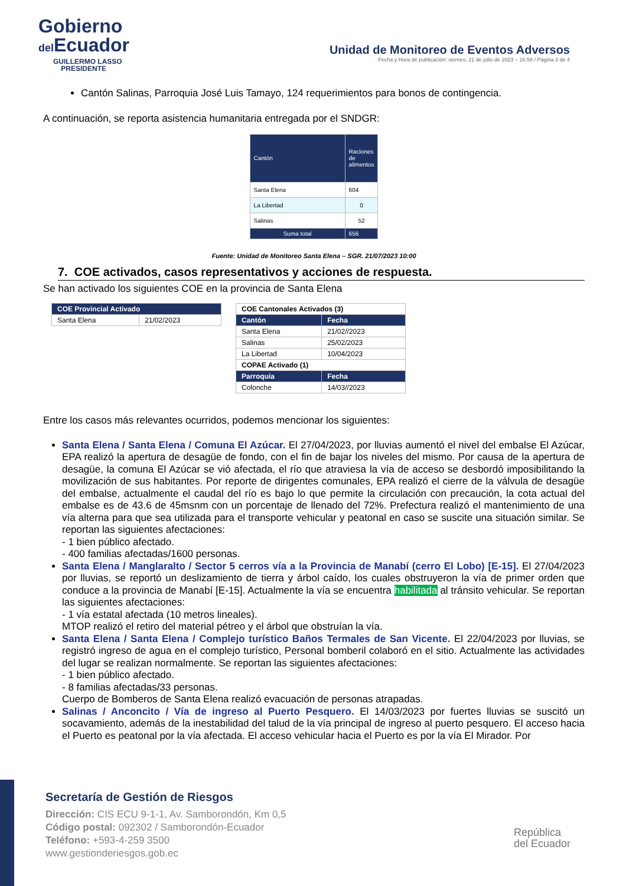Gobierno
del Ecuador
GUILLERMO LASSO
PRESIDENTE
Unidad de Monitoreo de Eventos Adversos
Fecha y Hora de publicación: viernes, 21 de julio de 2023 – 16:58 / Página 3 de 4
Cantón Salinas, Parroquia José Luis Tamayo, 124 requerimientos para bonos de contingencia.
A continuación, se reporta asistencia humanitaria entregada por el SNDGR:
| Cantón | Raciones de alimentos |
| Santa Elena | 604 |
| La Libertad | 0 |
| Salinas | 52 |
| Suma total | 656 |
Fuente: Unidad de Monitoreo Santa Elena – SGR. 21/07/2023 10:00
7. COE activados, casos representativos y acciones de respuesta.
Se han activado los siguientes COE en la provincia de Santa Elena
| COE Provincial Activado | |
| Santa Elena | 21/02/2023 |
| COE Cantonales Activados (3) | |
| Cantón | Fecha |
| Santa Elena | 21/02//2023 |
| Salinas | 25/02/2023 |
| La Libertad | 10/04/2023 |
| COPAE Activado (1) | |
| Parroquia | Fecha |
| Colonche | 14/03//2023 |
Entre los casos más relevantes ocurridos, podemos mencionar los siguientes:
Santa Elena / Santa Elena / Comuna El Azúcar. El 27/04/2023, por lluvias aumentó el nivel del embalse El Azúcar, EPA realizó la apertura de desagüe de fondo, con el fin de bajar los niveles del mismo. Por causa de la apertura de desagüe, la comuna El Azúcar se vió afectada, el río que atraviesa la vía de acceso se desbordó imposibilitando la movilización de sus habitantes. Por reporte de dirigentes comunales, EPA realizó el cierre de la válvula de desagüe del embalse, actualmente el caudal del río es bajo lo que permite la circulación con precaución, la cota actual del embalse es de 43.6 de 45msnm con un porcentaje de llenado del 72%. Prefectura realizó el mantenimiento de una vía alterna para que sea utilizada para el transporte vehicular y peatonal en caso se suscite una situación similar. Se reportan las siguientes afectaciones:
- 1 bien público afectado.
- 400 familias afectadas/1600 personas.
Santa Elena / Manglaralto / Sector 5 cerros vía a la Provincia de Manabí (cerro El Lobo) [E-15]. El 27/04/2023 por lluvias, se reportó un deslizamiento de tierra y árbol caído, los cuales obstruyeron la vía de primer orden que conduce a la provincia de Manabí [E-15]. Actualmente la vía se encuentra habilitada al tránsito vehicular. Se reportan las siguientes afectaciones:
- 1 vía estatal afectada (10 metros lineales).
MTOP realizó el retiro del material pétreo y el árbol que obstruían la vía.
Santa Elena / Santa Elena / Complejo turístico Baños Termales de San Vicente. El 22/04/2023 por lluvias, se registró ingreso de agua en el complejo turístico, Personal bomberil colaboró en el sitio. Actualmente las actividades del lugar se realizan normalmente. Se reportan las siguientes afectaciones:
- 1 bien público afectado.
- 8 familias afectadas/33 personas.
Cuerpo de Bomberos de Santa Elena realizó evacuación de personas atrapadas.
Salinas / Anconcito / Vía de ingreso al Puerto Pesquero. El 14/03/2023 por fuertes lluvias se suscitó un socavamiento, además de la inestabilidad del talud de la vía principal de ingreso al puerto pesquero. El acceso hacia el Puerto es peatonal por la vía afectada. El acceso vehicular hacia el Puerto es por la vía El Mirador. Por
Secretaría de Gestión de Riesgos
Dirección: CIS ECU 9-1-1, Av. Samborondón, Km 0,5
Código postal: 092302 / Samborondón-Ecuador
Teléfono: +593-4-259 3500
www.gestionderiesgos.gob.ec
República
del Ecuador